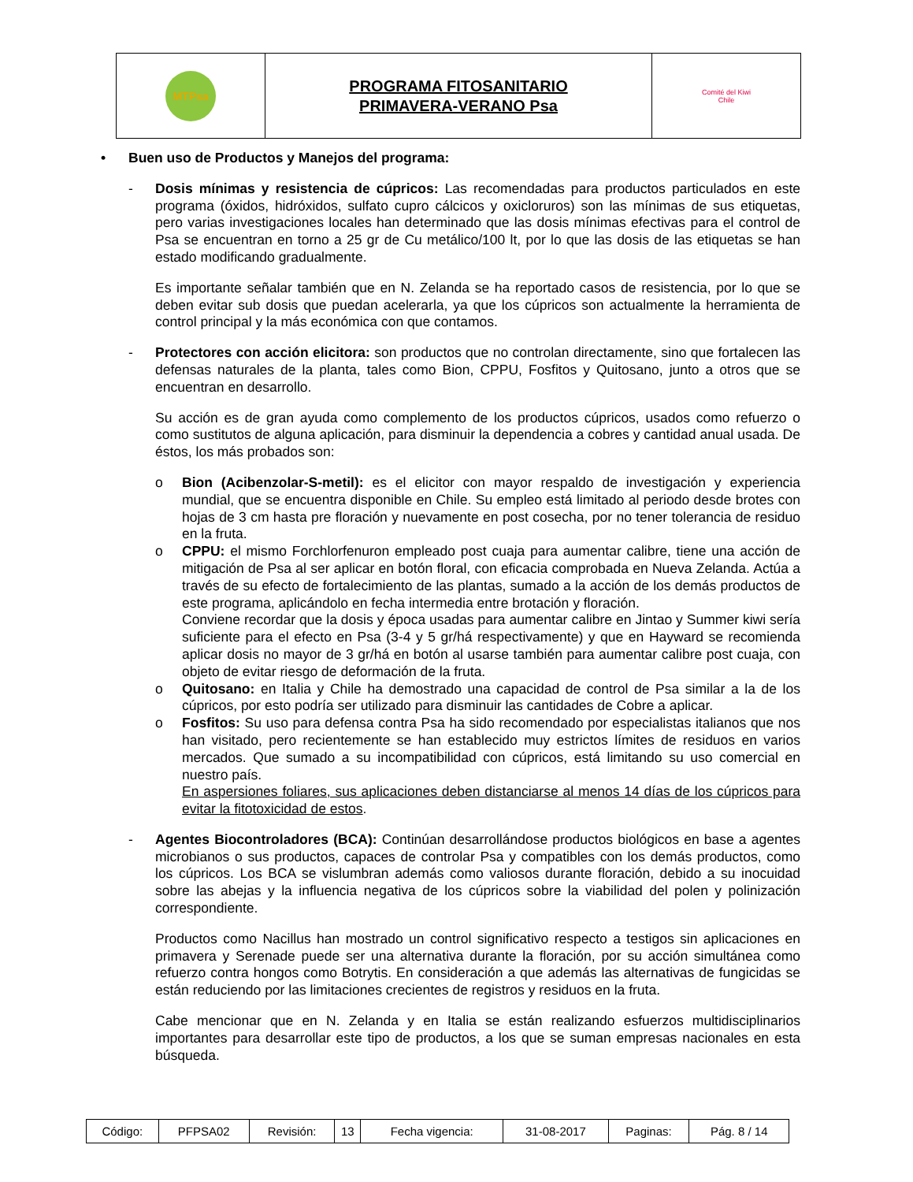| MTPsa | PROGRAMA FITOSANITARIO PRIMAVERA-VERANO Psa | Comité del Kiwi Chile |
• Buen uso de Productos y Manejos del programa:
- Dosis mínimas y resistencia de cúpricos: Las recomendadas para productos particulados en este programa (óxidos, hidróxidos, sulfato cupro cálcicos y oxicloruros) son las mínimas de sus etiquetas, pero varias investigaciones locales han determinado que las dosis mínimas efectivas para el control de Psa se encuentran en torno a 25 gr de Cu metálico/100 lt, por lo que las dosis de las etiquetas se han estado modificando gradualmente.
Es importante señalar también que en N. Zelanda se ha reportado casos de resistencia, por lo que se deben evitar sub dosis que puedan acelerarla, ya que los cúpricos son actualmente la herramienta de control principal y la más económica con que contamos.
- Protectores con acción elicitora: son productos que no controlan directamente, sino que fortalecen las defensas naturales de la planta, tales como Bion, CPPU, Fosfitos y Quitosano, junto a otros que se encuentran en desarrollo.
Su acción es de gran ayuda como complemento de los productos cúpricos, usados como refuerzo o como sustitutos de alguna aplicación, para disminuir la dependencia a cobres y cantidad anual usada. De éstos, los más probados son:
o Bion (Acibenzolar-S-metil): es el elicitor con mayor respaldo de investigación y experiencia mundial, que se encuentra disponible en Chile. Su empleo está limitado al periodo desde brotes con hojas de 3 cm hasta pre floración y nuevamente en post cosecha, por no tener tolerancia de residuo en la fruta.
o CPPU: el mismo Forchlorfenuron empleado post cuaja para aumentar calibre, tiene una acción de mitigación de Psa al ser aplicar en botón floral, con eficacia comprobada en Nueva Zelanda. Actúa a través de su efecto de fortalecimiento de las plantas, sumado a la acción de los demás productos de este programa, aplicándolo en fecha intermedia entre brotación y floración.
Conviene recordar que la dosis y época usadas para aumentar calibre en Jintao y Summer kiwi sería suficiente para el efecto en Psa (3-4 y 5 gr/há respectivamente) y que en Hayward se recomienda aplicar dosis no mayor de 3 gr/há en botón al usarse también para aumentar calibre post cuaja, con objeto de evitar riesgo de deformación de la fruta.
o Quitosano: en Italia y Chile ha demostrado una capacidad de control de Psa similar a la de los cúpricos, por esto podría ser utilizado para disminuir las cantidades de Cobre a aplicar.
o Fosfitos: Su uso para defensa contra Psa ha sido recomendado por especialistas italianos que nos han visitado, pero recientemente se han establecido muy estrictos límites de residuos en varios mercados. Que sumado a su incompatibilidad con cúpricos, está limitando su uso comercial en nuestro país.
En aspersiones foliares, sus aplicaciones deben distanciarse al menos 14 días de los cúpricos para evitar la fitotoxicidad de estos.
- Agentes Biocontroladores (BCA): Continúan desarrollándose productos biológicos en base a agentes microbianos o sus productos, capaces de controlar Psa y compatibles con los demás productos, como los cúpricos. Los BCA se vislumbran además como valiosos durante floración, debido a su inocuidad sobre las abejas y la influencia negativa de los cúpricos sobre la viabilidad del polen y polinización correspondiente.
Productos como Nacillus han mostrado un control significativo respecto a testigos sin aplicaciones en primavera y Serenade puede ser una alternativa durante la floración, por su acción simultánea como refuerzo contra hongos como Botrytis. En consideración a que además las alternativas de fungicidas se están reduciendo por las limitaciones crecientes de registros y residuos en la fruta.
Cabe mencionar que en N. Zelanda y en Italia se están realizando esfuerzos multidisciplinarios importantes para desarrollar este tipo de productos, a los que se suman empresas nacionales en esta búsqueda.
| Código: | PFPSA02 | Revisión: | 13 | Fecha vigencia: | 31-08-2017 | Paginas: | Pág. 8 / 14 |